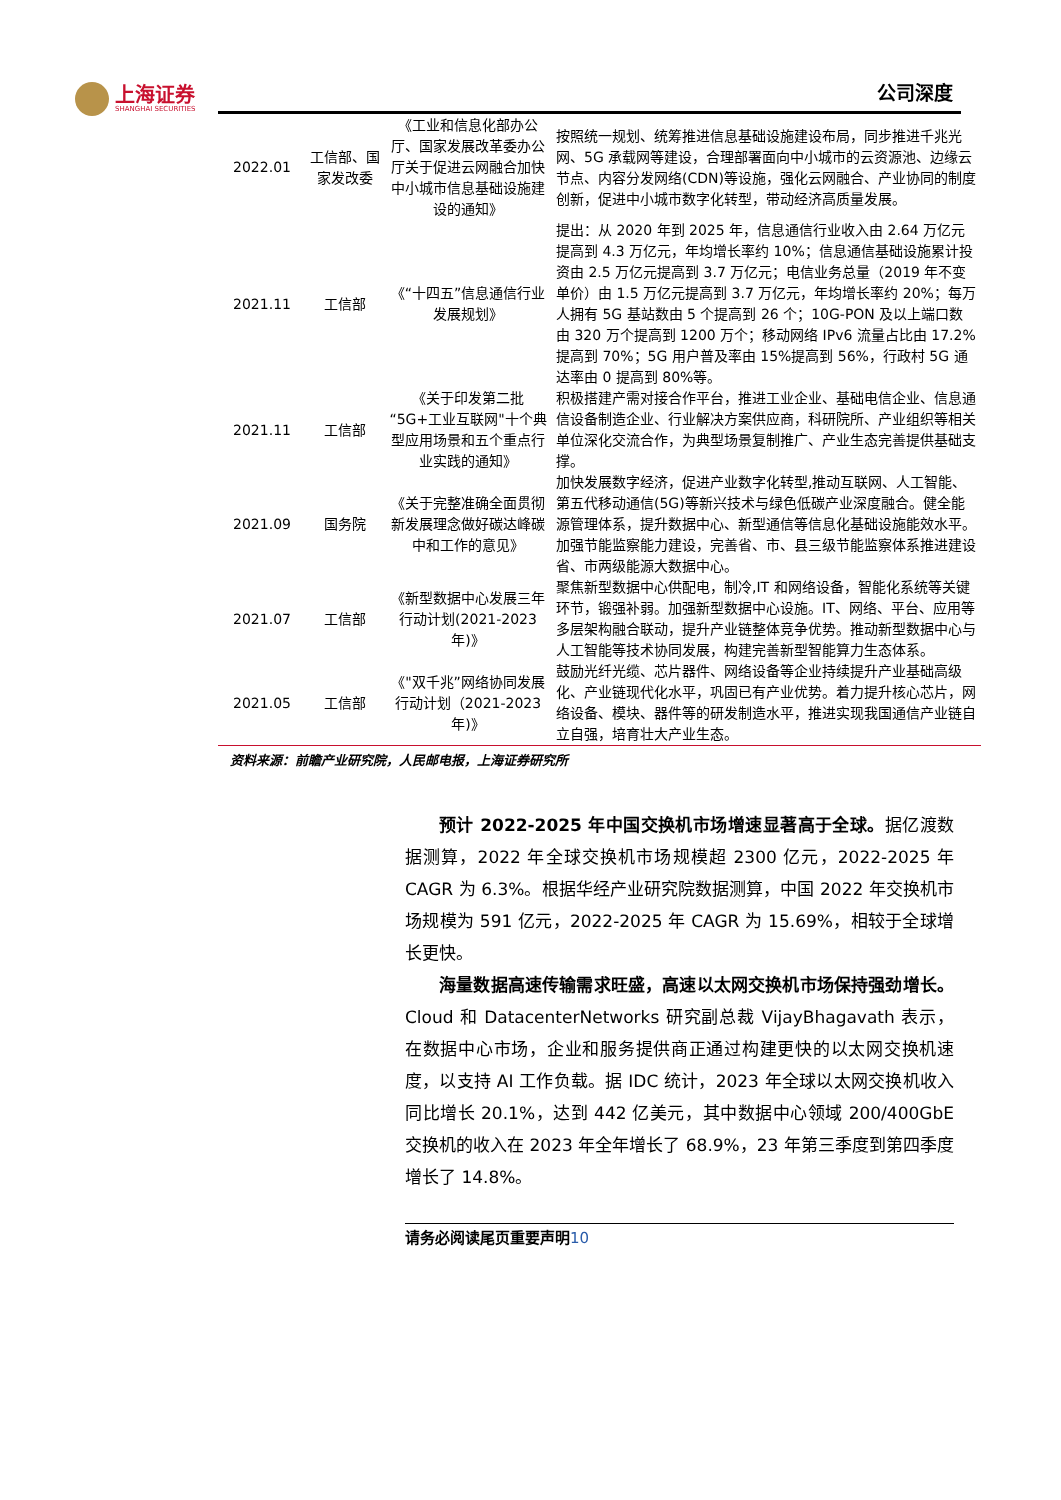上海证券
SHANGHAI SECURITIES
公司深度
| 2022.01 | 工信部、国家发改委 | 《工业和信息化部办公厅、国家发展改革委办公厅关于促进云网融合加快中小城市信息基础设施建设的通知》 | 按照统一规划、统筹推进信息基础设施建设布局，同步推进千兆光网、5G 承载网等建设，合理部署面向中小城市的云资源池、边缘云节点、内容分发网络(CDN)等设施，强化云网融合、产业协同的制度创新，促进中小城市数字化转型，带动经济高质量发展。 |
| 2021.11 | 工信部 | 《“十四五”信息通信行业发展规划》 | 提出：从 2020 年到 2025 年，信息通信行业收入由 2.64 万亿元提高到 4.3 万亿元，年均增长率约 10%；信息通信基础设施累计投资由 2.5 万亿元提高到 3.7 万亿元；电信业务总量（2019 年不变单价）由 1.5 万亿元提高到 3.7 万亿元，年均增长率约 20%；每万人拥有 5G 基站数由 5 个提高到 26 个；10G-PON 及以上端口数由 320 万个提高到 1200 万个；移动网络 IPv6 流量占比由 17.2%提高到 70%；5G 用户普及率由 15%提高到 56%，行政村 5G 通达率由 0 提高到 80%等。 |
| 2021.11 | 工信部 | 《关于印发第二批“5G+工业互联网"十个典型应用场景和五个重点行业实践的通知》 | 积极搭建产需对接合作平台，推进工业企业、基础电信企业、信息通信设备制造企业、行业解决方案供应商，科研院所、产业组织等相关单位深化交流合作，为典型场景复制推广、产业生态完善提供基础支撑。 |
| 2021.09 | 国务院 | 《关于完整准确全面贯彻新发展理念做好碳达峰碳中和工作的意见》 | 加快发展数字经济，促进产业数字化转型,推动互联网、人工智能、第五代移动通信(5G)等新兴技术与绿色低碳产业深度融合。健全能源管理体系，提升数据中心、新型通信等信息化基础设施能效水平。加强节能监察能力建设，完善省、市、县三级节能监察体系推进建设省、市两级能源大数据中心。 |
| 2021.07 | 工信部 | 《新型数据中心发展三年行动计划(2021-2023 年)》 | 聚焦新型数据中心供配电，制冷,IT 和网络设备，智能化系统等关键环节，锻强补弱。加强新型数据中心设施。IT、网络、平台、应用等多层架构融合联动，提升产业链整体竞争优势。推动新型数据中心与人工智能等技术协同发展，构建完善新型智能算力生态体系。 |
| 2021.05 | 工信部 | 《"双千兆”网络协同发展行动计划（2021-2023 年)》 | 鼓励光纤光缆、芯片器件、网络设备等企业持续提升产业基础高级化、产业链现代化水平，巩固已有产业优势。着力提升核心芯片，网络设备、模块、器件等的研发制造水平，推进实现我国通信产业链自立自强，培育壮大产业生态。 |
资料来源：前瞻产业研究院，人民邮电报，上海证券研究所
预计 2022-2025 年中国交换机市场增速显著高于全球。据亿渡数据测算，2022 年全球交换机市场规模超 2300 亿元，2022-2025 年 CAGR 为 6.3%。根据华经产业研究院数据测算，中国 2022 年交换机市场规模为 591 亿元，2022-2025 年 CAGR 为 15.69%，相较于全球增长更快。
海量数据高速传输需求旺盛，高速以太网交换机市场保持强劲增长。Cloud 和 DatacenterNetworks 研究副总裁 VijayBhagavath 表示，在数据中心市场，企业和服务提供商正通过构建更快的以太网交换机速度，以支持 AI 工作负载。据 IDC 统计，2023 年全球以太网交换机收入同比增长 20.1%，达到 442 亿美元，其中数据中心领域 200/400GbE 交换机的收入在 2023 年全年增长了 68.9%，23 年第三季度到第四季度增长了 14.8%。
请务必阅读尾页重要声明10